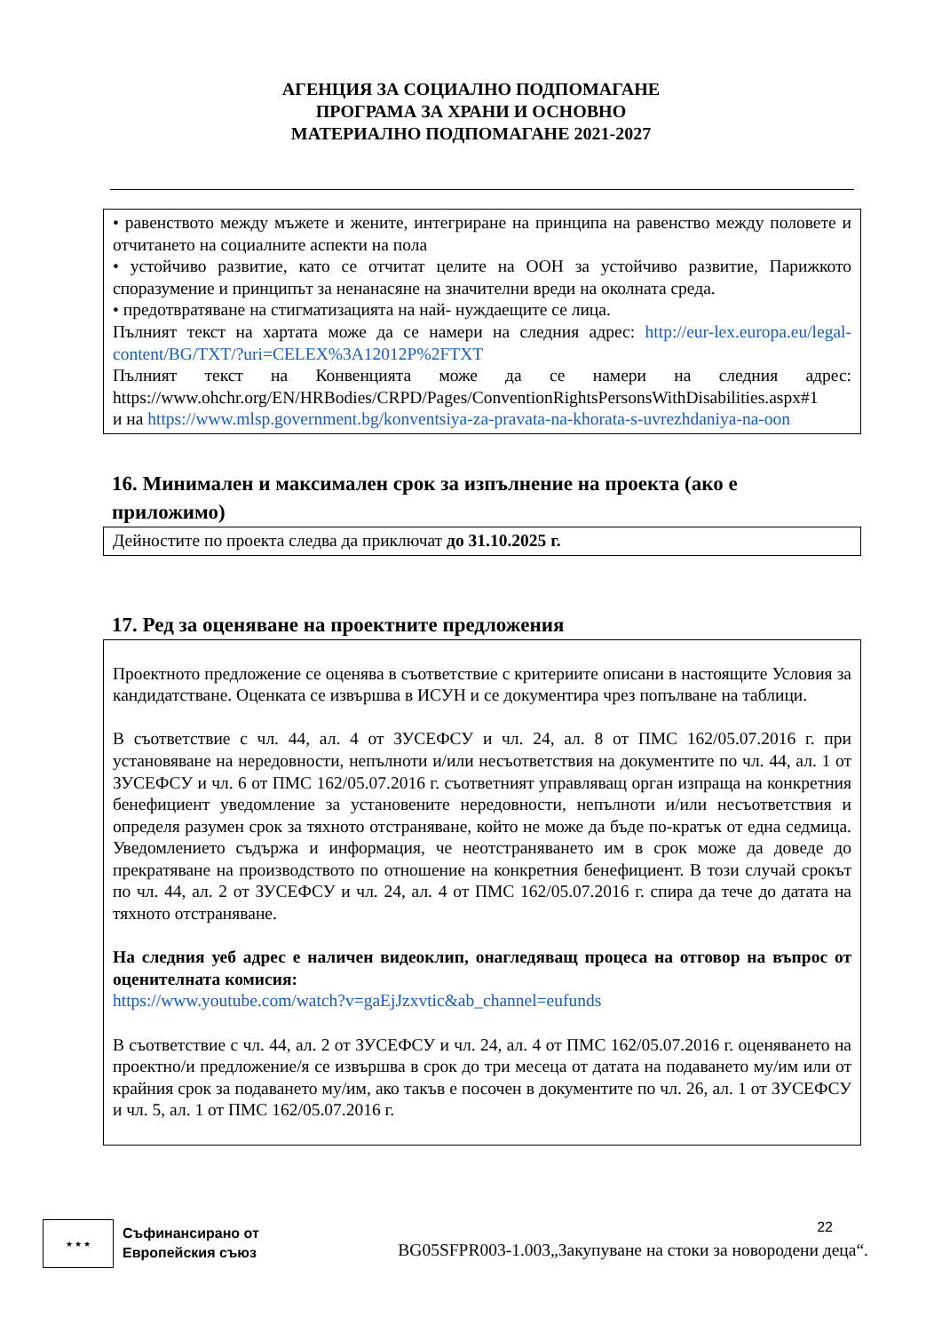АГЕНЦИЯ ЗА СОЦИАЛНО ПОДПОМАГАНЕ
ПРОГРАМА ЗА ХРАНИ И ОСНОВНО
МАТЕРИАЛНО ПОДПОМАГАНЕ 2021-2027
• равенството между мъжете и жените, интегриране на принципа на равенство между половете и отчитането на социалните аспекти на пола
• устойчиво развитие, като се отчитат целите на ООН за устойчиво развитие, Парижкото споразумение и принципът за ненанасяне на значителни вреди на околната среда.
• предотвратяване на стигматизацията на най- нуждаещите се лица.
Пълният текст на хартата може да се намери на следния адрес: http://eur-lex.europa.eu/legal-content/BG/TXT/?uri=CELEX%3A12012P%2FTXT
Пълният текст на Конвенцията може да се намери на следния адрес: https://www.ohchr.org/EN/HRBodies/CRPD/Pages/ConventionRightsPersonsWithDisabilities.aspx#1
и на https://www.mlsp.government.bg/konventsiya-za-pravata-na-khorata-s-uvrezhdaniya-na-oon
16. Минимален и максимален срок за изпълнение на проекта (ако е приложимо)
Дейностите по проекта следва да приключат до 31.10.2025 г.
17. Ред за оценяване на проектните предложения
Проектното предложение се оценява в съответствие с критериите описани в настоящите Условия за кандидатстване. Оценката се извършва в ИСУН и се документира чрез попълване на таблици.
В съответствие с чл. 44, ал. 4 от ЗУСЕФСУ и чл. 24, ал. 8 от ПМС 162/05.07.2016 г. при установяване на нередовности, непълноти и/или несъответствия на документите по чл. 44, ал. 1 от ЗУСЕФСУ и чл. 6 от ПМС 162/05.07.2016 г. съответният управляващ орган изпраща на конкретния бенефициент уведомление за установените нередовности, непълноти и/или несъответствия и определя разумен срок за тяхното отстраняване, който не може да бъде по-кратък от една седмица. Уведомлението съдържа и информация, че неотстраняването им в срок може да доведе до прекратяване на производството по отношение на конкретния бенефициент. В този случай срокът по чл. 44, ал. 2 от ЗУСЕФСУ и чл. 24, ал. 4 от ПМС 162/05.07.2016 г. спира да тече до датата на тяхното отстраняване.
На следния уеб адрес е наличен видеоклип, онагледяващ процеса на отговор на въпрос от оценителната комисия:
https://www.youtube.com/watch?v=gaEjJzxvtic&ab_channel=eufunds
В съответствие с чл. 44, ал. 2 от ЗУСЕФСУ и чл. 24, ал. 4 от ПМС 162/05.07.2016 г. оценяването на проектно/и предложение/я се извършва в срок до три месеца от датата на подаването му/им или от крайния срок за подаването му/им, ако такъв е посочен в документите по чл. 26, ал. 1 от ЗУСЕФСУ и чл. 5, ал. 1 от ПМС 162/05.07.2016 г.
★ ★ ★
Съфинансирано от
Европейския съюз
22
BG05SFPR003-1.003„Закупуване на стоки за новородени деца“.